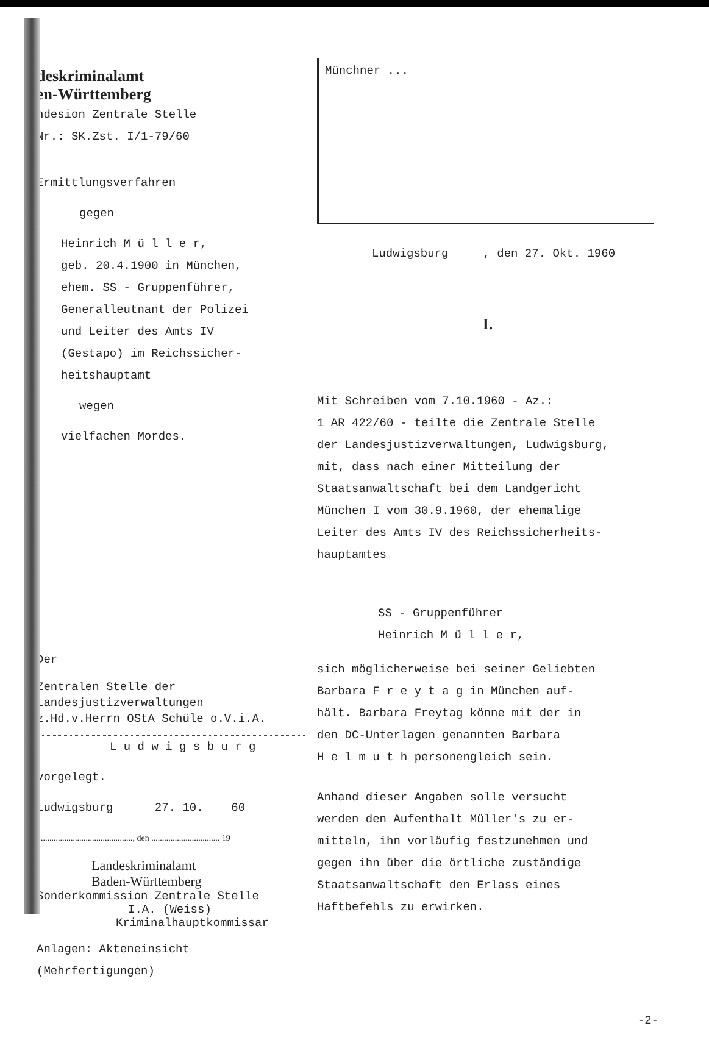deskriminalamt
en-Württemberg
ndesion Zentrale Stelle
Nr.: SK.Zst. I/1-79/60
Ermittlungsverfahren
gegen
Heinrich M ü l l e r,
geb. 20.4.1900 in München,
ehem. SS - Gruppenführer,
Generalleutnant der Polizei
und Leiter des Amts IV
(Gestapo) im Reichssicher-
heitshauptamt
wegen
vielfachen Mordes.
Der
Zentralen Stelle der
Landesjustizverwaltungen
z.Hd.v.Herrn OStA Schüle o.V.i.A.
L u d w i g s b u r g
vorgelegt.
Ludwigsburg 27. 10. 60
............................................., den ................................ 19
Landeskriminalamt
Baden-Württemberg
Sonderkommission Zentrale Stelle
I.A. (Weiss)
Kriminalhauptkommissar
Anlagen: Akteneinsicht (Mehrfertigungen)
Münchner ...
Ludwigsburg , den 27. Okt. 1960
I.
Mit Schreiben vom 7.10.1960 - Az.:
1 AR 422/60 - teilte die Zentrale Stelle
der Landesjustizverwaltungen, Ludwigsburg,
mit, dass nach einer Mitteilung der
Staatsanwaltschaft bei dem Landgericht
München I vom 30.9.1960, der ehemalige
Leiter des Amts IV des Reichssicherheits-
hauptamtes
SS - Gruppenführer
Heinrich M ü l l e r,
sich möglicherweise bei seiner Geliebten
Barbara F r e y t a g in München auf-
hält. Barbara Freytag könne mit der in
den DC-Unterlagen genannten Barbara
H e l m u t h personengleich sein.
Anhand dieser Angaben solle versucht
werden den Aufenthalt Müller's zu er-
mitteln, ihn vorläufig festzunehmen und
gegen ihn über die örtliche zuständige
Staatsanwaltschaft den Erlass eines
Haftbefehls zu erwirken.
-2-